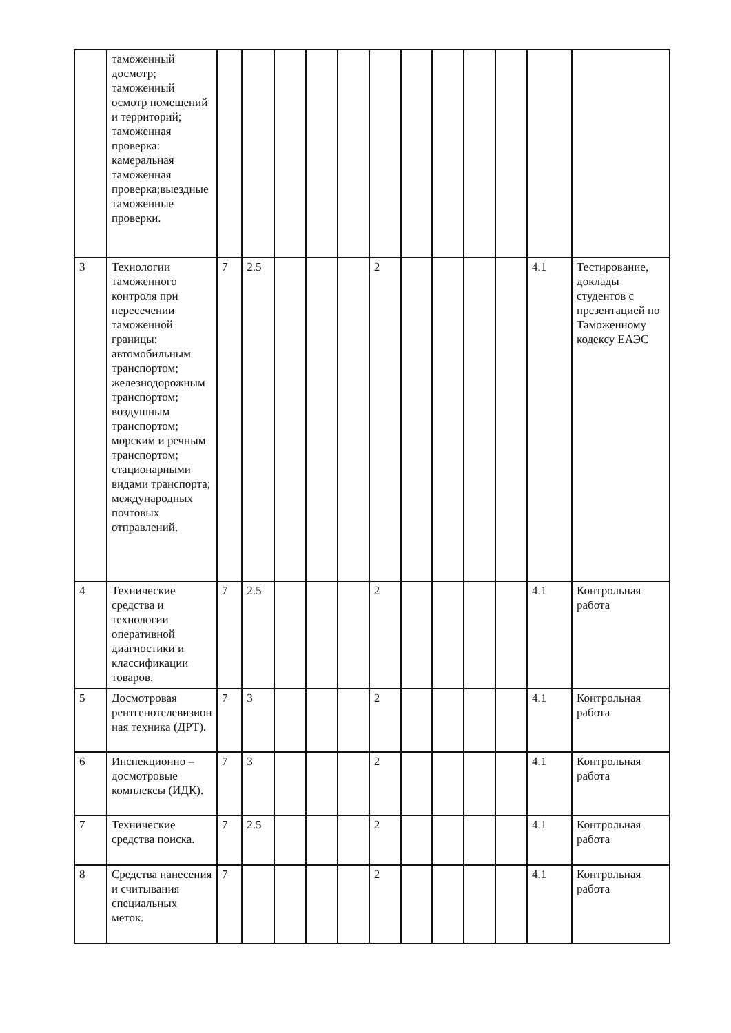| | таможенный досмотр; таможенный осмотр помещений и территорий; таможенная проверка: камеральная таможенная проверка;выездные таможенные проверки. | | | | | | | | | | | | |
| 3 | Технологии таможенного контроля при пересечении таможенной границы: автомобильным транспортом; железнодорожным транспортом; воздушным транспортом; морским и речным транспортом; стационарными видами транспорта; международных почтовых отправлений. | 7 | 2.5 | | | | 2 | | | | | 4.1 | Тестирование, доклады студентов с презентацией по Таможенному кодексу ЕАЭС |
| 4 | Технические средства и технологии оперативной диагностики и классификации товаров. | 7 | 2.5 | | | | 2 | | | | | 4.1 | Контрольная работа |
| 5 | Досмотровая рентгенотелевизионная техника (ДРТ). | 7 | 3 | | | | 2 | | | | | 4.1 | Контрольная работа |
| 6 | Инспекционно –досмотровые комплексы (ИДК). | 7 | 3 | | | | 2 | | | | | 4.1 | Контрольная работа |
| 7 | Технические средства поиска. | 7 | 2.5 | | | | 2 | | | | | 4.1 | Контрольная работа |
| 8 | Средства нанесения и считывания специальных меток. | 7 | | | | | 2 | | | | | 4.1 | Контрольная работа |